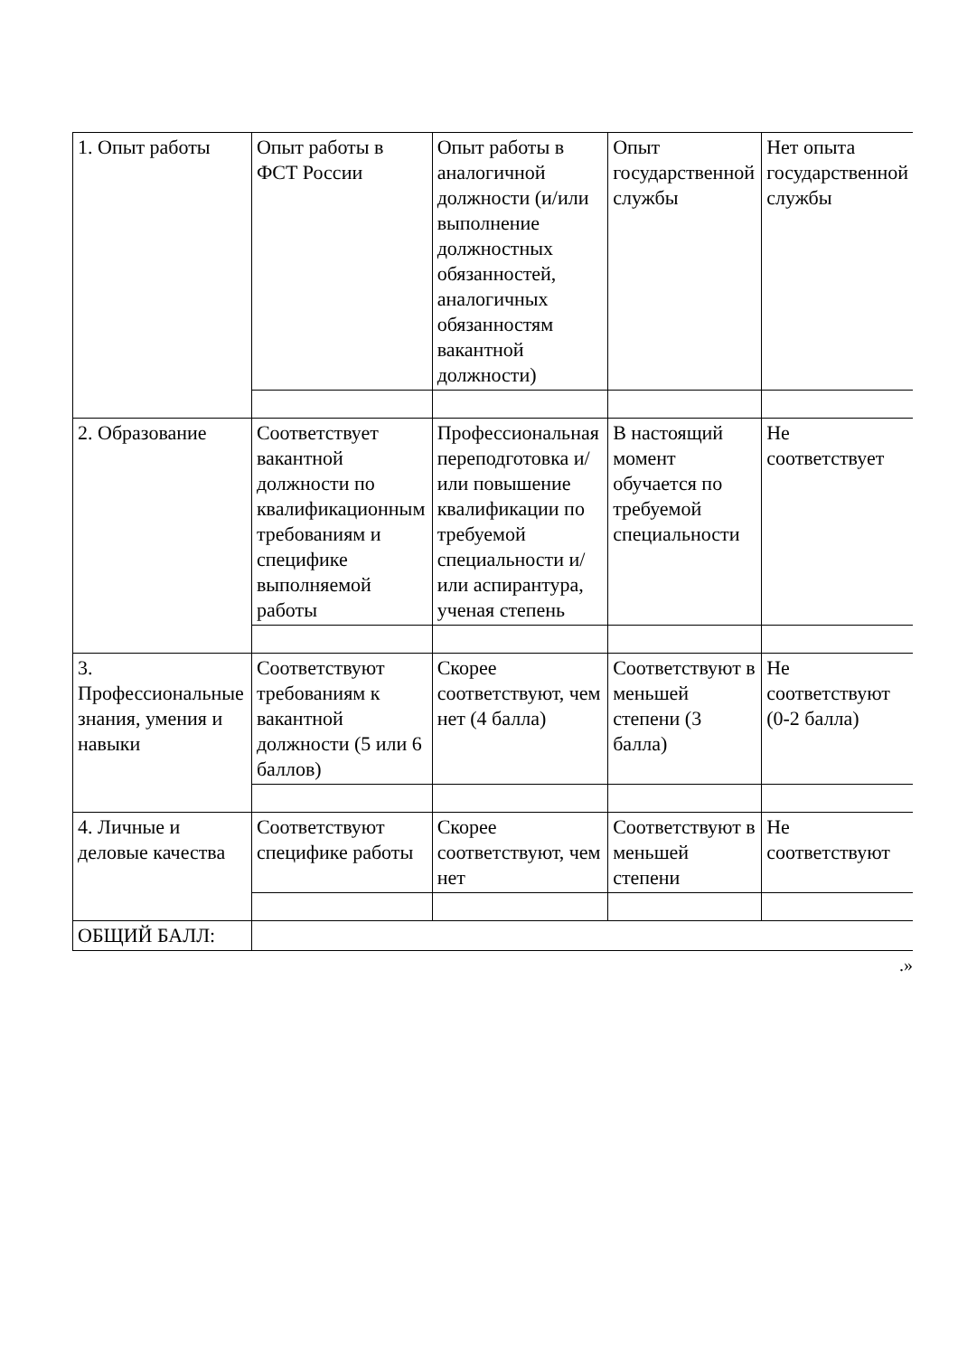| 1. Опыт работы | Опыт работы в ФСТ России | Опыт работы в аналогичной должности (и/или выполнение должностных обязанностей, аналогичных обязанностям вакантной должности) | Опыт государственной службы | Нет опыта государственной службы |
| 2. Образование | Соответствует вакантной должности по квалификационным требованиям и специфике выполняемой работы | Профессиональная переподготовка и/или повышение квалификации по требуемой специальности и/или аспирантура, ученая степень | В настоящий момент обучается по требуемой специальности | Не соответствует |
| 3. Профессиональные знания, умения и навыки | Соответствуют требованиям к вакантной должности (5 или 6 баллов) | Скорее соответствуют, чем нет (4 балла) | Соответствуют в меньшей степени (3 балла) | Не соответствуют (0-2 балла) |
| 4. Личные и деловые качества | Соответствуют специфике работы | Скорее соответствуют, чем нет | Соответствуют в меньшей степени | Не соответствуют |
| ОБЩИЙ БАЛЛ: | | | | |
.»